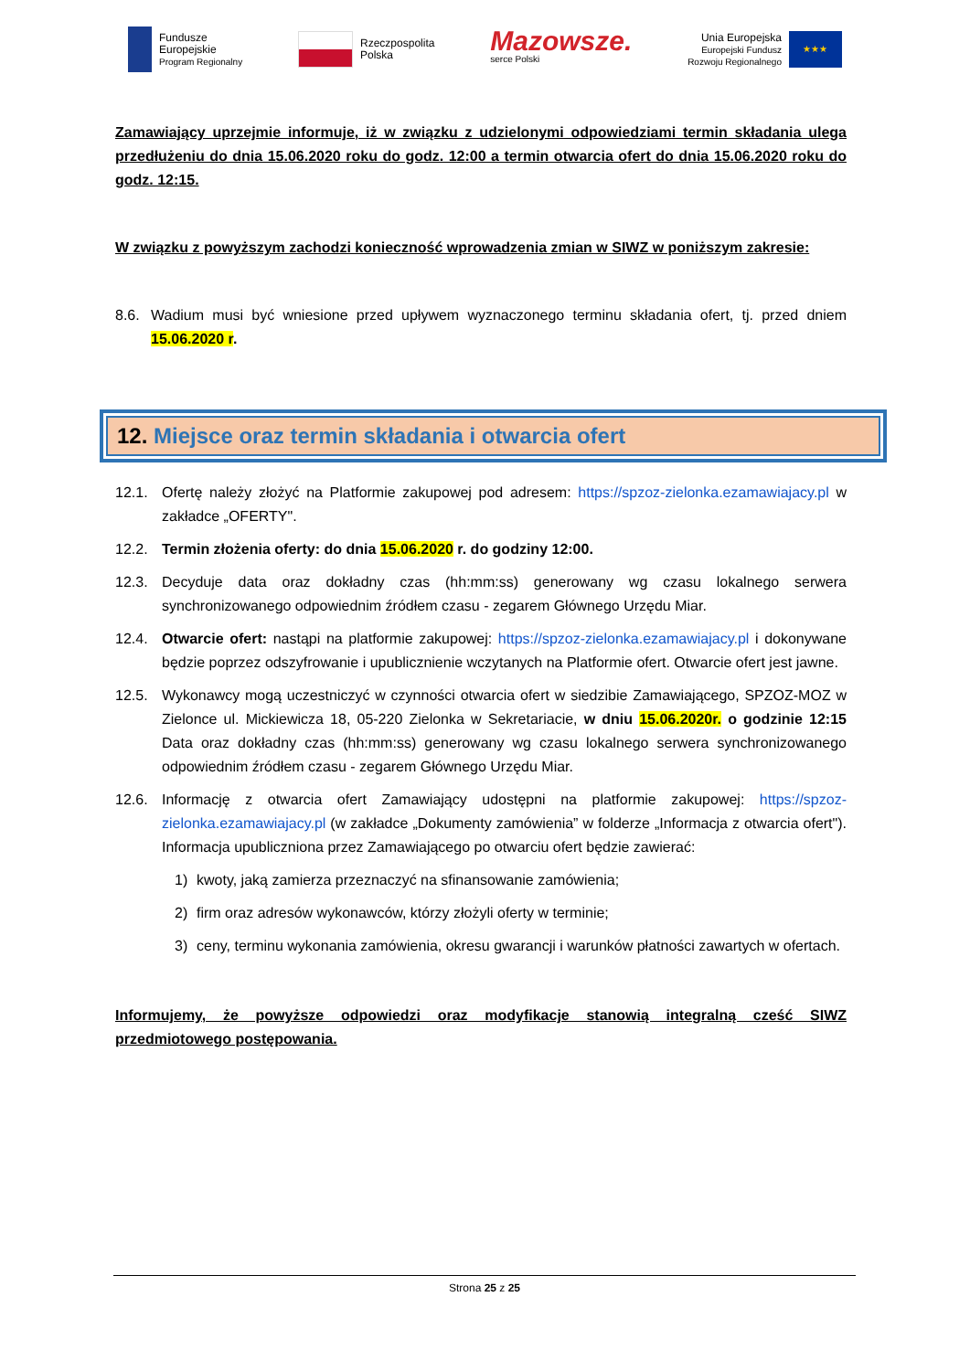Fundusze
Europejskie
Program Regionalny
Rzeczpospolita
Polska
Mazowsze.
serce Polski
Unia Europejska
Europejski Fundusz
Rozwoju Regionalnego
★★★
Zamawiający uprzejmie informuje, iż w związku z udzielonymi odpowiedziami termin składania ulega przedłużeniu do dnia 15.06.2020 roku do godz. 12:00 a termin otwarcia ofert do dnia 15.06.2020 roku do godz. 12:15.
W związku z powyższym zachodzi konieczność wprowadzenia zmian w SIWZ w poniższym zakresie:
8.6. Wadium musi być wniesione przed upływem wyznaczonego terminu składania ofert, tj. przed dniem 15.06.2020 r.
12. Miejsce oraz termin składania i otwarcia ofert
12.1. Ofertę należy złożyć na Platformie zakupowej pod adresem: https://spzoz-zielonka.ezamawiajacy.pl w zakładce „OFERTY".
12.2. Termin złożenia oferty: do dnia 15.06.2020 r. do godziny 12:00.
12.3. Decyduje data oraz dokładny czas (hh:mm:ss) generowany wg czasu lokalnego serwera synchronizowanego odpowiednim źródłem czasu - zegarem Głównego Urzędu Miar.
12.4. Otwarcie ofert: nastąpi na platformie zakupowej: https://spzoz-zielonka.ezamawiajacy.pl i dokonywane będzie poprzez odszyfrowanie i upublicznienie wczytanych na Platformie ofert. Otwarcie ofert jest jawne.
12.5. Wykonawcy mogą uczestniczyć w czynności otwarcia ofert w siedzibie Zamawiającego, SPZOZ-MOZ w Zielonce ul. Mickiewicza 18, 05-220 Zielonka w Sekretariacie, w dniu 15.06.2020r. o godzinie 12:15 Data oraz dokładny czas (hh:mm:ss) generowany wg czasu lokalnego serwera synchronizowanego odpowiednim źródłem czasu - zegarem Głównego Urzędu Miar.
12.6. Informację z otwarcia ofert Zamawiający udostępni na platformie zakupowej: https://spzoz-zielonka.ezamawiajacy.pl (w zakładce „Dokumenty zamówienia” w folderze „Informacja z otwarcia ofert"). Informacja upubliczniona przez Zamawiającego po otwarciu ofert będzie zawierać:
1) kwoty, jaką zamierza przeznaczyć na sfinansowanie zamówienia;
2) firm oraz adresów wykonawców, którzy złożyli oferty w terminie;
3) ceny, terminu wykonania zamówienia, okresu gwarancji i warunków płatności zawartych w ofertach.
Informujemy, że powyższe odpowiedzi oraz modyfikacje stanowią integralną cześć SIWZ przedmiotowego postępowania.
Strona 25 z 25